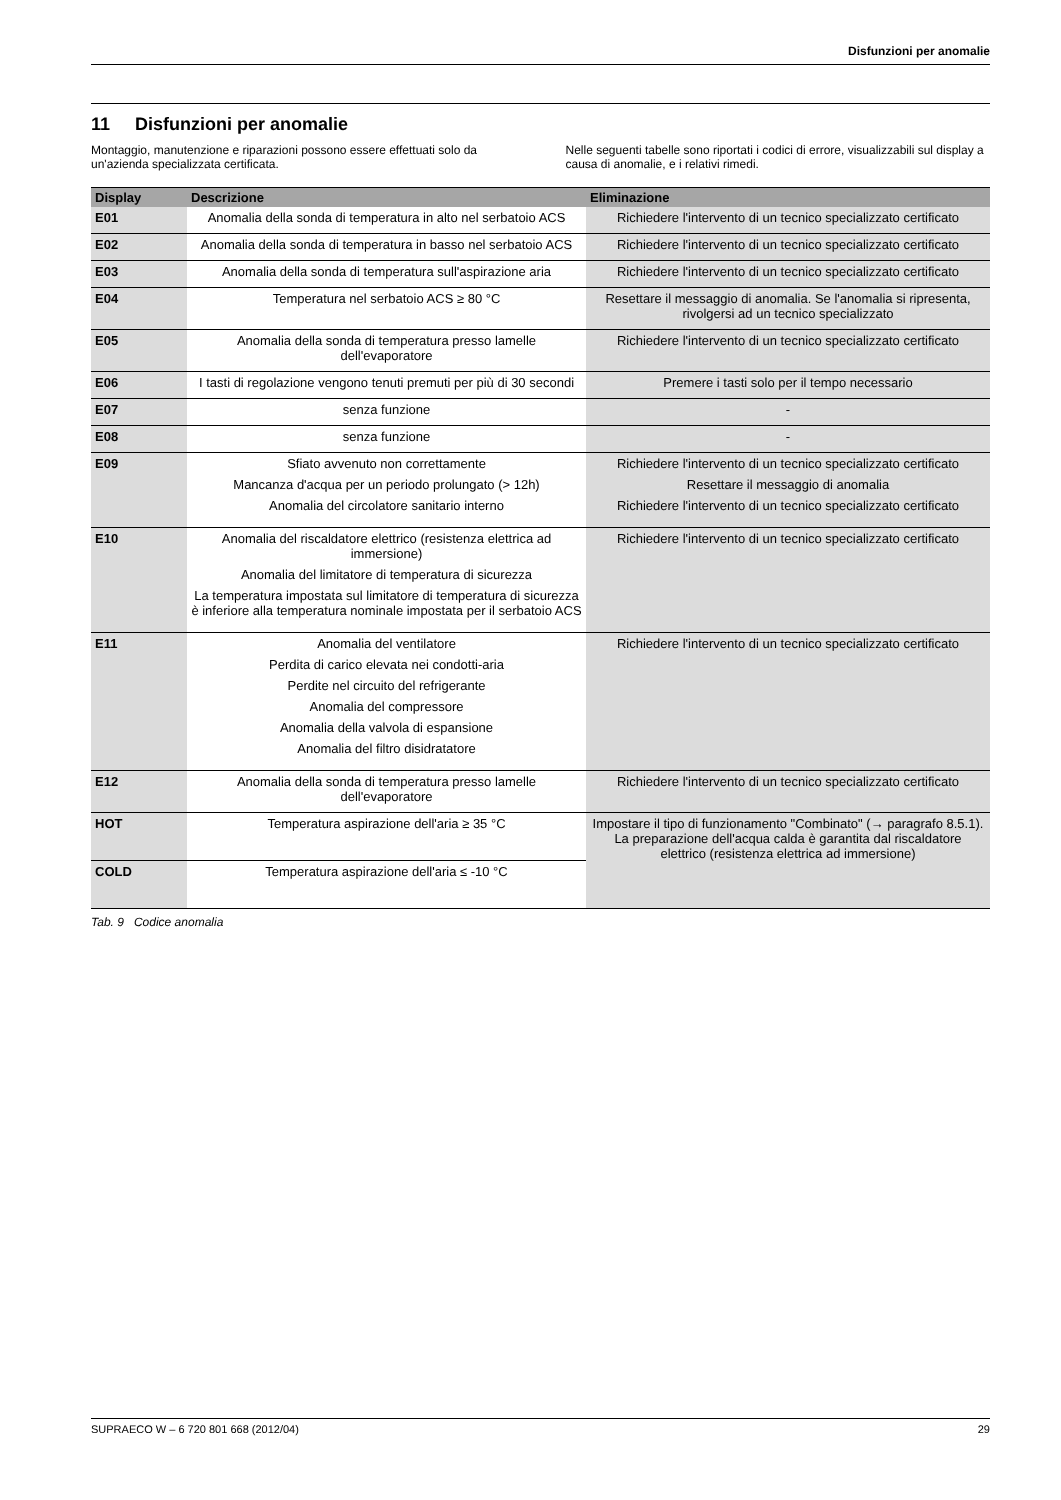Disfunzioni per anomalie
11 Disfunzioni per anomalie
Montaggio, manutenzione e riparazioni possono essere effettuati solo da un'azienda specializzata certificata.
Nelle seguenti tabelle sono riportati i codici di errore, visualizzabili sul display a causa di anomalie, e i relativi rimedi.
| Display | Descrizione | Eliminazione |
| --- | --- | --- |
| E01 | Anomalia della sonda di temperatura in alto nel serbatoio ACS | Richiedere l'intervento di un tecnico specializzato certificato |
| E02 | Anomalia della sonda di temperatura in basso nel serbatoio ACS | Richiedere l'intervento di un tecnico specializzato certificato |
| E03 | Anomalia della sonda di temperatura sull'aspirazione aria | Richiedere l'intervento di un tecnico specializzato certificato |
| E04 | Temperatura nel serbatoio ACS ≥ 80 °C | Resettare il messaggio di anomalia. Se l'anomalia si ripresenta, rivolgersi ad un tecnico specializzato |
| E05 | Anomalia della sonda di temperatura presso lamelle dell'evaporatore | Richiedere l'intervento di un tecnico specializzato certificato |
| E06 | I tasti di regolazione vengono tenuti premuti per più di 30 secondi | Premere i tasti solo per il tempo necessario |
| E07 | senza funzione | - |
| E08 | senza funzione | - |
| E09 | Sfiato avvenuto non correttamente Mancanza d'acqua per un periodo prolungato (> 12h) Anomalia del circolatore sanitario interno | Richiedere l'intervento di un tecnico specializzato certificato Resettare il messaggio di anomalia Richiedere l'intervento di un tecnico specializzato certificato |
| E10 | Anomalia del riscaldatore elettrico (resistenza elettrica ad immersione) Anomalia del limitatore di temperatura di sicurezza La temperatura impostata sul limitatore di temperatura di sicurezza è inferiore alla temperatura nominale impostata per il serbatoio ACS | Richiedere l'intervento di un tecnico specializzato certificato |
| E11 | Anomalia del ventilatore Perdita di carico elevata nei condotti-aria Perdite nel circuito del refrigerante Anomalia del compressore Anomalia della valvola di espansione Anomalia del filtro disidratatore | Richiedere l'intervento di un tecnico specializzato certificato |
| E12 | Anomalia della sonda di temperatura presso lamelle dell'evaporatore | Richiedere l'intervento di un tecnico specializzato certificato |
| HOT | Temperatura aspirazione dell'aria ≥ 35 °C | Impostare il tipo di funzionamento "Combinato" (→ paragrafo 8.5.1). La preparazione dell'acqua calda è garantita dal riscaldatore elettrico (resistenza elettrica ad immersione) |
| COLD | Temperatura aspirazione dell'aria ≤ -10 °C | |
Tab. 9 Codice anomalia
SUPRAECO W – 6 720 801 668 (2012/04) 29